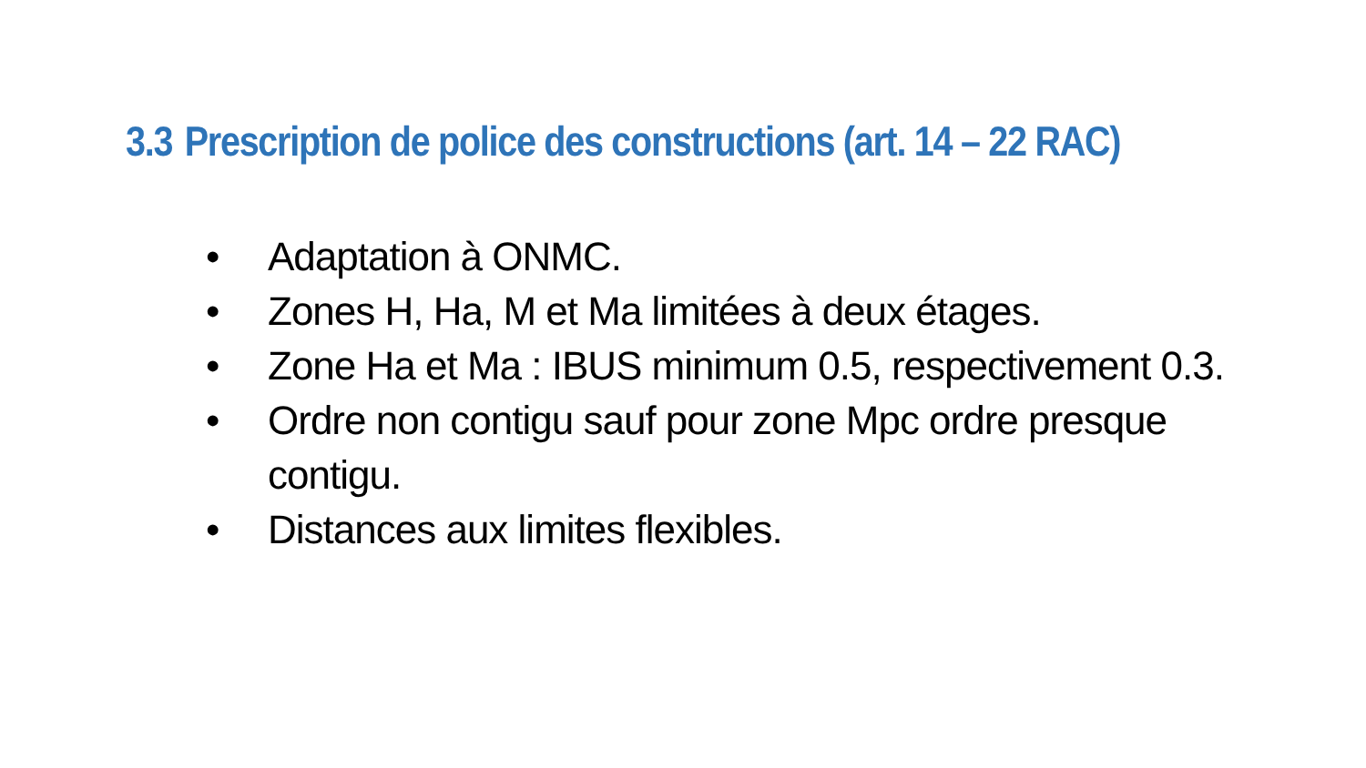3.3 Prescription de police des constructions (art. 14 – 22 RAC)
• Adaptation à ONMC.
• Zones H, Ha, M et Ma limitées à deux étages.
• Zone Ha et Ma : IBUS minimum 0.5, respectivement 0.3.
• Ordre non contigu sauf pour zone Mpc ordre presque contigu.
• Distances aux limites flexibles.